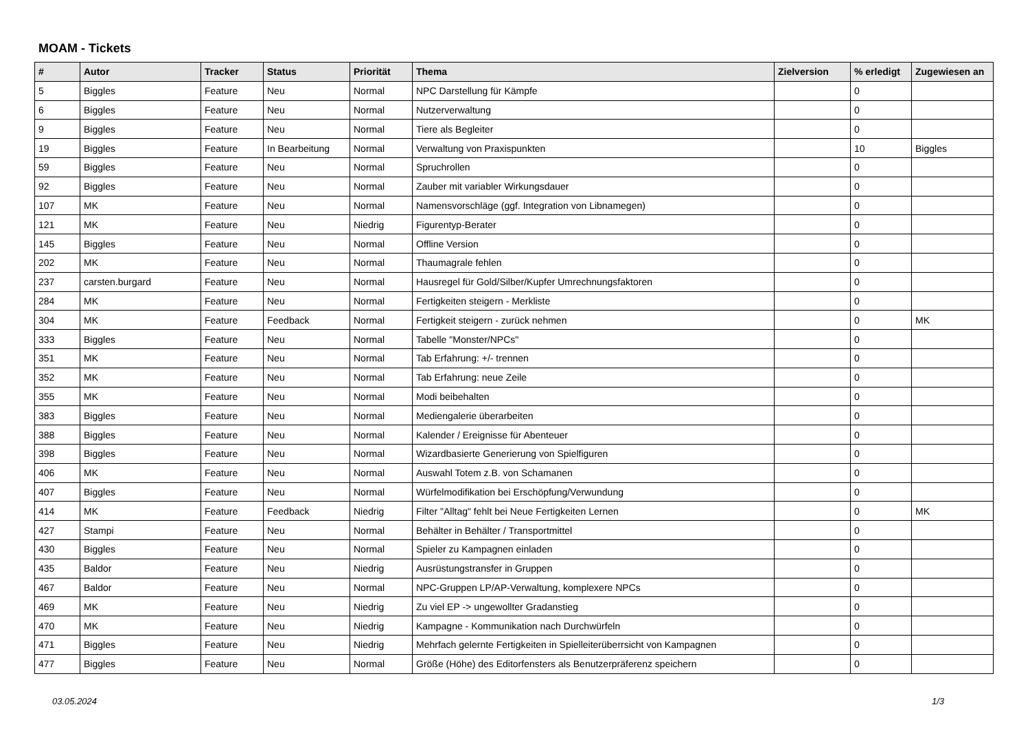MOAM - Tickets
| # | Autor | Tracker | Status | Priorität | Thema | Zielversion | % erledigt | Zugewiesen an |
| --- | --- | --- | --- | --- | --- | --- | --- | --- |
| 5 | Biggles | Feature | Neu | Normal | NPC Darstellung für Kämpfe | | 0 | |
| 6 | Biggles | Feature | Neu | Normal | Nutzerverwaltung | | 0 | |
| 9 | Biggles | Feature | Neu | Normal | Tiere als Begleiter | | 0 | |
| 19 | Biggles | Feature | In Bearbeitung | Normal | Verwaltung von Praxispunkten | | 10 | Biggles |
| 59 | Biggles | Feature | Neu | Normal | Spruchrollen | | 0 | |
| 92 | Biggles | Feature | Neu | Normal | Zauber mit variabler Wirkungsdauer | | 0 | |
| 107 | MK | Feature | Neu | Normal | Namensvorschläge (ggf. Integration von Libnamegen) | | 0 | |
| 121 | MK | Feature | Neu | Niedrig | Figurentyp-Berater | | 0 | |
| 145 | Biggles | Feature | Neu | Normal | Offline Version | | 0 | |
| 202 | MK | Feature | Neu | Normal | Thaumagrale fehlen | | 0 | |
| 237 | carsten.burgard | Feature | Neu | Normal | Hausregel für Gold/Silber/Kupfer Umrechnungsfaktoren | | 0 | |
| 284 | MK | Feature | Neu | Normal | Fertigkeiten steigern - Merkliste | | 0 | |
| 304 | MK | Feature | Feedback | Normal | Fertigkeit steigern - zurück nehmen | | 0 | MK |
| 333 | Biggles | Feature | Neu | Normal | Tabelle "Monster/NPCs" | | 0 | |
| 351 | MK | Feature | Neu | Normal | Tab Erfahrung: +/- trennen | | 0 | |
| 352 | MK | Feature | Neu | Normal | Tab Erfahrung: neue Zeile | | 0 | |
| 355 | MK | Feature | Neu | Normal | Modi beibehalten | | 0 | |
| 383 | Biggles | Feature | Neu | Normal | Mediengalerie überarbeiten | | 0 | |
| 388 | Biggles | Feature | Neu | Normal | Kalender / Ereignisse für Abenteuer | | 0 | |
| 398 | Biggles | Feature | Neu | Normal | Wizardbasierte Generierung von Spielfiguren | | 0 | |
| 406 | MK | Feature | Neu | Normal | Auswahl Totem z.B. von Schamanen | | 0 | |
| 407 | Biggles | Feature | Neu | Normal | Würfelmodifikation bei Erschöpfung/Verwundung | | 0 | |
| 414 | MK | Feature | Feedback | Niedrig | Filter "Alltag" fehlt bei Neue Fertigkeiten Lernen | | 0 | MK |
| 427 | Stampi | Feature | Neu | Normal | Behälter in Behälter / Transportmittel | | 0 | |
| 430 | Biggles | Feature | Neu | Normal | Spieler zu Kampagnen einladen | | 0 | |
| 435 | Baldor | Feature | Neu | Niedrig | Ausrüstungstransfer in Gruppen | | 0 | |
| 467 | Baldor | Feature | Neu | Normal | NPC-Gruppen LP/AP-Verwaltung, komplexere NPCs | | 0 | |
| 469 | MK | Feature | Neu | Niedrig | Zu viel EP -> ungewollter Gradanstieg | | 0 | |
| 470 | MK | Feature | Neu | Niedrig | Kampagne - Kommunikation nach Durchwürfeln | | 0 | |
| 471 | Biggles | Feature | Neu | Niedrig | Mehrfach gelernte Fertigkeiten in Spielleiterüberrsicht von Kampagnen | | 0 | |
| 477 | Biggles | Feature | Neu | Normal | Größe (Höhe) des Editorfensters als Benutzerpräferenz speichern | | 0 | |
03.05.2024 1/3